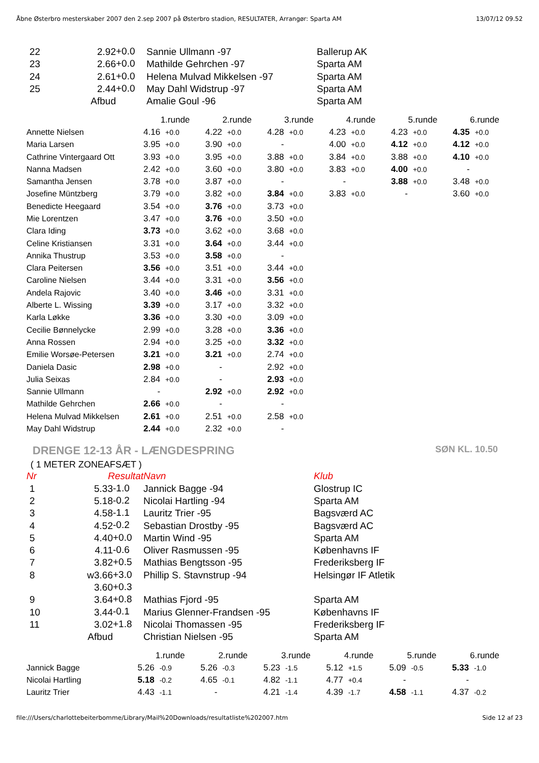Åbne Østerbro mesterskaber 2007 den 2.sep 2007 på Østerbro stadion, RESULTATER, Arrangør: Sparta AM 13/07/12 09.52
| 22 | 2.92 | +0.0 | Sannie Ullmann -97 | Ballerup AK |
| 23 | 2.66 | +0.0 | Mathilde Gehrchen -97 | Sparta AM |
| 24 | 2.61 | +0.0 | Helena Mulvad Mikkelsen -97 | Sparta AM |
| 25 | 2.44 | +0.0 | May Dahl Widstrup -97 | Sparta AM |
| | Afbud | | Amalie Goul -96 | Sparta AM |
| | 1.runde | | 2.runde | | 3.runde | | 4.runde | | 5.runde | | 6.runde | |
| Annette Nielsen | 4.16 | +0.0 | 4.22 | +0.0 | 4.28 | +0.0 | 4.23 | +0.0 | 4.23 | +0.0 | 4.35 | +0.0 |
| Maria Larsen | 3.95 | +0.0 | 3.90 | +0.0 | - | | 4.00 | +0.0 | 4.12 | +0.0 | 4.12 | +0.0 |
| Cathrine Vintergaard Ott | 3.93 | +0.0 | 3.95 | +0.0 | 3.88 | +0.0 | 3.84 | +0.0 | 3.88 | +0.0 | 4.10 | +0.0 |
| Nanna Madsen | 2.42 | +0.0 | 3.60 | +0.0 | 3.80 | +0.0 | 3.83 | +0.0 | 4.00 | +0.0 | - | |
| Samantha Jensen | 3.78 | +0.0 | 3.87 | +0.0 | - | | - | | 3.88 | +0.0 | 3.48 | +0.0 |
| Josefine Müntzberg | 3.79 | +0.0 | 3.82 | +0.0 | 3.84 | +0.0 | 3.83 | +0.0 | - | | 3.60 | +0.0 |
| Benedicte Heegaard | 3.54 | +0.0 | 3.76 | +0.0 | 3.73 | +0.0 | | | | | | |
| Mie Lorentzen | 3.47 | +0.0 | 3.76 | +0.0 | 3.50 | +0.0 | | | | | | |
| Clara Iding | 3.73 | +0.0 | 3.62 | +0.0 | 3.68 | +0.0 | | | | | | |
| Celine Kristiansen | 3.31 | +0.0 | 3.64 | +0.0 | 3.44 | +0.0 | | | | | | |
| Annika Thustrup | 3.53 | +0.0 | 3.58 | +0.0 | - | | | | | | | |
| Clara Peitersen | 3.56 | +0.0 | 3.51 | +0.0 | 3.44 | +0.0 | | | | | | |
| Caroline Nielsen | 3.44 | +0.0 | 3.31 | +0.0 | 3.56 | +0.0 | | | | | | |
| Andela Rajovic | 3.40 | +0.0 | 3.46 | +0.0 | 3.31 | +0.0 | | | | | | |
| Alberte L. Wissing | 3.39 | +0.0 | 3.17 | +0.0 | 3.32 | +0.0 | | | | | | |
| Karla Løkke | 3.36 | +0.0 | 3.30 | +0.0 | 3.09 | +0.0 | | | | | | |
| Cecilie Bønnelycke | 2.99 | +0.0 | 3.28 | +0.0 | 3.36 | +0.0 | | | | | | |
| Anna Rossen | 2.94 | +0.0 | 3.25 | +0.0 | 3.32 | +0.0 | | | | | | |
| Emilie Worsøe-Petersen | 3.21 | +0.0 | 3.21 | +0.0 | 2.74 | +0.0 | | | | | | |
| Daniela Dasic | 2.98 | +0.0 | - | | 2.92 | +0.0 | | | | | | |
| Julia Seixas | 2.84 | +0.0 | - | | 2.93 | +0.0 | | | | | | |
| Sannie Ullmann | - | | 2.92 | +0.0 | 2.92 | +0.0 | | | | | | |
| Mathilde Gehrchen | 2.66 | +0.0 | - | | - | | | | | | | |
| Helena Mulvad Mikkelsen | 2.61 | +0.0 | 2.51 | +0.0 | 2.58 | +0.0 | | | | | | |
| May Dahl Widstrup | 2.44 | +0.0 | 2.32 | +0.0 | - | | | | | | | |
DRENGE 12-13 ÅR - LÆNGDESPRING SØN KL. 10.50
( 1 METER ZONEAFSÆT )
| Nr | Resultat | | Navn | Klub |
| 1 | 5.33 | -1.0 | Jannick Bagge -94 | Glostrup IC |
| 2 | 5.18 | -0.2 | Nicolai Hartling -94 | Sparta AM |
| 3 | 4.58 | -1.1 | Lauritz Trier -95 | Bagsværd AC |
| 4 | 4.52 | -0.2 | Sebastian Drostby -95 | Bagsværd AC |
| 5 | 4.40 | +0.0 | Martin Wind -95 | Sparta AM |
| 6 | 4.11 | -0.6 | Oliver Rasmussen -95 | Københavns IF |
| 7 | 3.82 | +0.5 | Mathias Bengtsson -95 | Frederiksberg IF |
| 8 | w3.66 | +3.0 | Phillip S. Stavnstrup -94 | Helsingør IF Atletik |
| | 3.60 | +0.3 | | |
| 9 | 3.64 | +0.8 | Mathias Fjord -95 | Sparta AM |
| 10 | 3.44 | -0.1 | Marius Glenner-Frandsen -95 | Københavns IF |
| 11 | 3.02 | +1.8 | Nicolai Thomassen -95 | Frederiksberg IF |
| | Afbud | | Christian Nielsen -95 | Sparta AM |
| | 1.runde | | 2.runde | | 3.runde | | 4.runde | | 5.runde | | 6.runde | |
| Jannick Bagge | 5.26 | -0.9 | 5.26 | -0.3 | 5.23 | -1.5 | 5.12 | +1.5 | 5.09 | -0.5 | 5.33 | -1.0 |
| Nicolai Hartling | 5.18 | -0.2 | 4.65 | -0.1 | 4.82 | -1.1 | 4.77 | +0.4 | - | | - | |
| Lauritz Trier | 4.43 | -1.1 | - | | 4.21 | -1.4 | 4.39 | -1.7 | 4.58 | -1.1 | 4.37 | -0.2 |
file:///Users/charlottebeiterbomme/Library/Mail%20Downloads/resultatliste%202007.htm Side 12 af 23